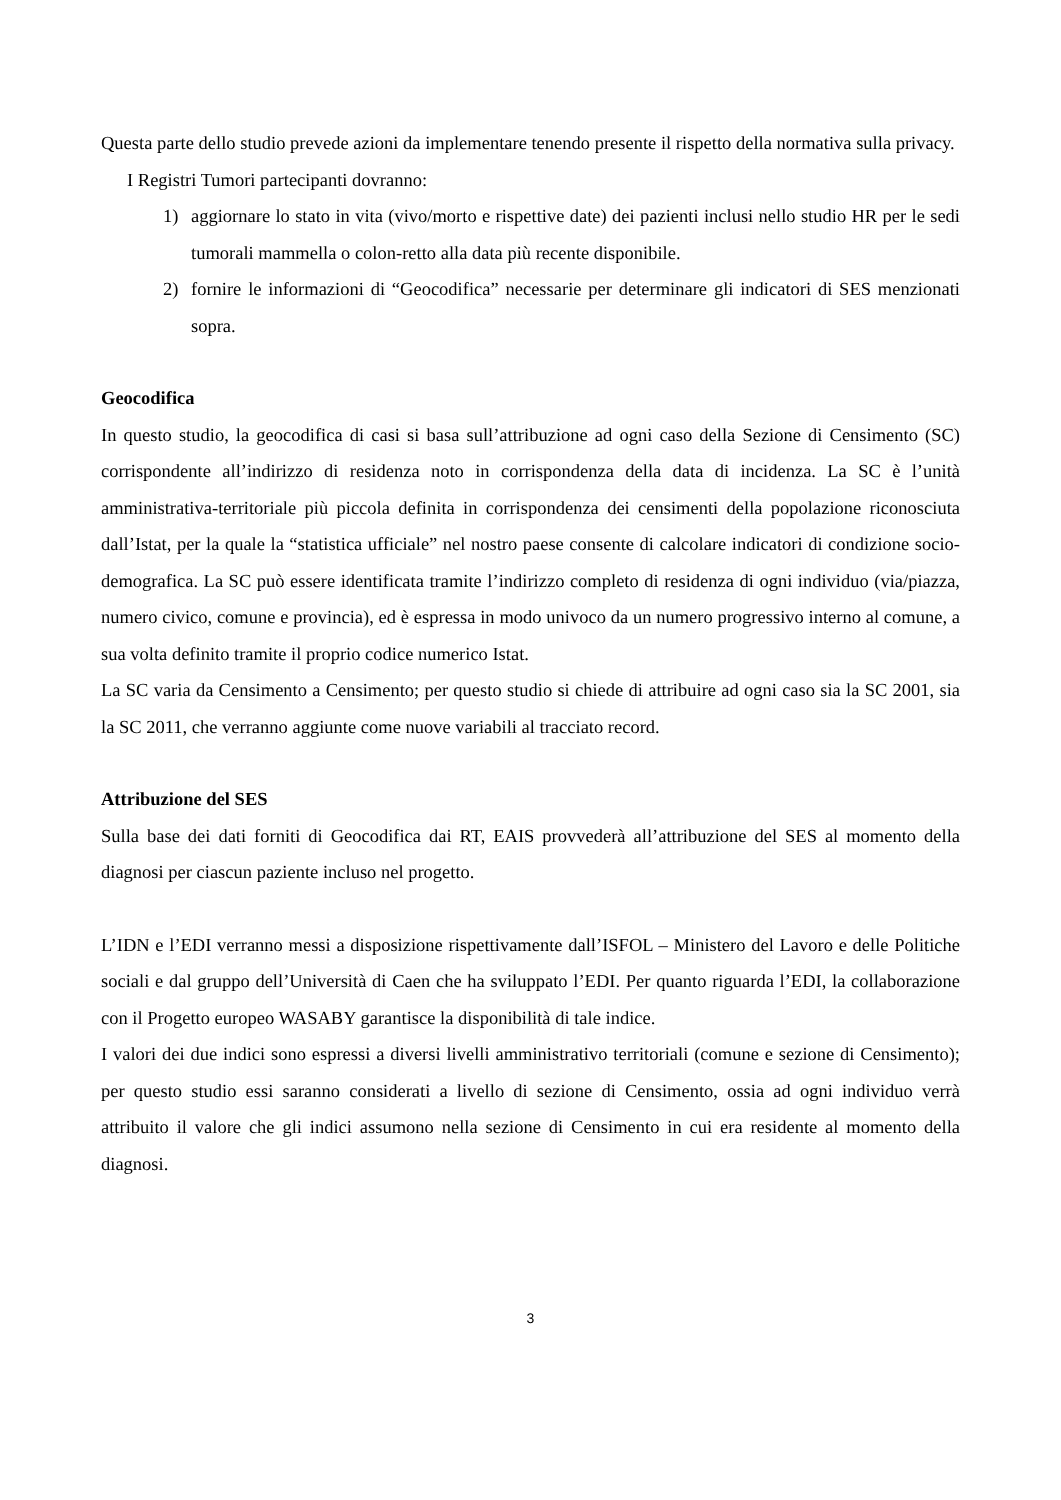Questa parte dello studio prevede azioni da implementare tenendo presente il rispetto della normativa sulla privacy.
I Registri Tumori partecipanti dovranno:
1) aggiornare lo stato in vita (vivo/morto e rispettive date) dei pazienti inclusi nello studio HR per le sedi tumorali mammella o colon-retto alla data più recente disponibile.
2) fornire le informazioni di “Geocodifica” necessarie per determinare gli indicatori di SES menzionati sopra.
Geocodifica
In questo studio, la geocodifica di casi si basa sull’attribuzione ad ogni caso della Sezione di Censimento (SC) corrispondente all’indirizzo di residenza noto in corrispondenza della data di incidenza. La SC è l’unità amministrativa-territoriale più piccola definita in corrispondenza dei censimenti della popolazione riconosciuta dall’Istat, per la quale la “statistica ufficiale” nel nostro paese consente di calcolare indicatori di condizione socio-demografica. La SC può essere identificata tramite l’indirizzo completo di residenza di ogni individuo (via/piazza, numero civico, comune e provincia), ed è espressa in modo univoco da un numero progressivo interno al comune, a sua volta definito tramite il proprio codice numerico Istat.
La SC varia da Censimento a Censimento; per questo studio si chiede di attribuire ad ogni caso sia la SC 2001, sia la SC 2011, che verranno aggiunte come nuove variabili al tracciato record.
Attribuzione del SES
Sulla base dei dati forniti di Geocodifica dai RT, EAIS provvederà all’attribuzione del SES al momento della diagnosi per ciascun paziente incluso nel progetto.
L’IDN e l’EDI verranno messi a disposizione rispettivamente dall’ISFOL – Ministero del Lavoro e delle Politiche sociali e dal gruppo dell’Università di Caen che ha sviluppato l’EDI. Per quanto riguarda l’EDI, la collaborazione con il Progetto europeo WASABY garantisce la disponibilità di tale indice.
I valori dei due indici sono espressi a diversi livelli amministrativo territoriali (comune e sezione di Censimento); per questo studio essi saranno considerati a livello di sezione di Censimento, ossia ad ogni individuo verrà attribuito il valore che gli indici assumono nella sezione di Censimento in cui era residente al momento della diagnosi.
3